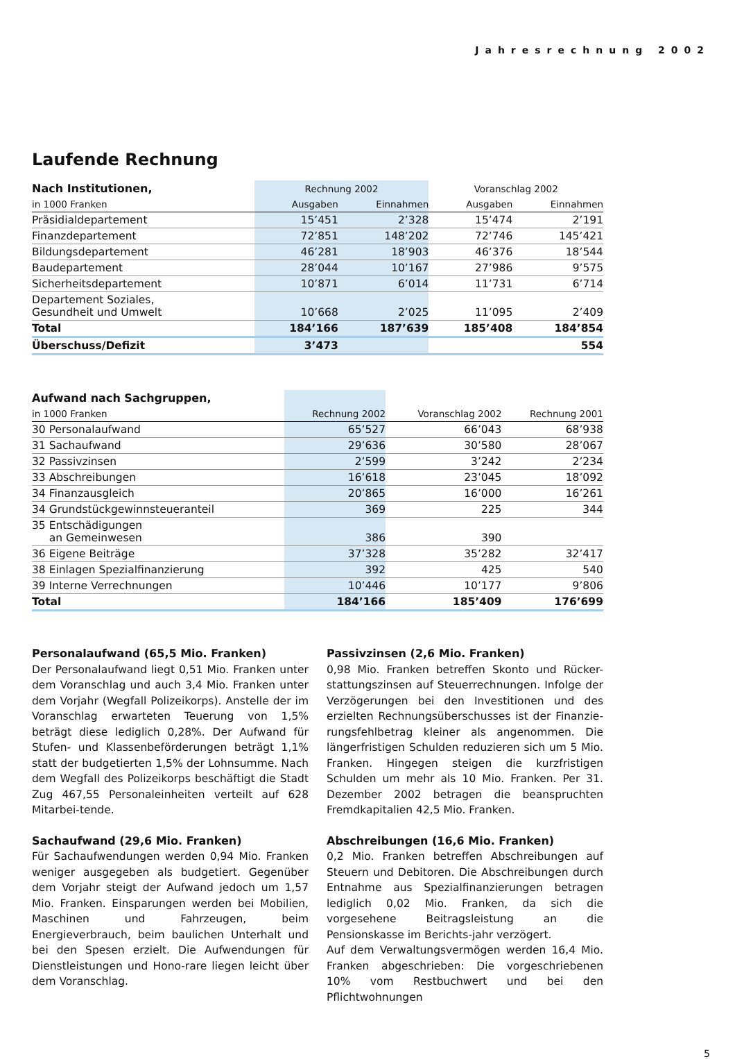Jahresrechnung 2002
Laufende Rechnung
| Nach Institutionen, | Rechnung 2002 | | Voranschlag 2002 | |
| --- | --- | --- | --- | --- |
| in 1000 Franken | Ausgaben | Einnahmen | Ausgaben | Einnahmen |
| Präsidialdepartement | 15’451 | 2’328 | 15’474 | 2’191 |
| Finanzdepartement | 72’851 | 148’202 | 72’746 | 145’421 |
| Bildungsdepartement | 46’281 | 18’903 | 46’376 | 18’544 |
| Baudepartement | 28’044 | 10’167 | 27’986 | 9’575 |
| Sicherheitsdepartement | 10’871 | 6’014 | 11’731 | 6’714 |
| Departement Soziales, Gesundheit und Umwelt | 10’668 | 2’025 | 11’095 | 2’409 |
| Total | 184’166 | 187’639 | 185’408 | 184’854 |
| Überschuss/Defizit | 3’473 | | | 554 |
| Aufwand nach Sachgruppen, | | | | |
| --- | --- | --- | --- | --- |
| in 1000 Franken | Rechnung 2002 | Voranschlag 2002 | Rechnung 2001 | |
| 30 Personalaufwand | 65’527 | 66’043 | 68’938 | |
| 31 Sachaufwand | 29’636 | 30’580 | 28’067 | |
| 32 Passivzinsen | 2’599 | 3’242 | 2’234 | |
| 33 Abschreibungen | 16’618 | 23’045 | 18’092 | |
| 34 Finanzausgleich | 20’865 | 16’000 | 16’261 | |
| 34 Grundstückgewinnsteueranteil | 369 | 225 | 344 | |
| 35 Entschädigungen an Gemeinwesen | 386 | 390 | | |
| 36 Eigene Beiträge | 37’328 | 35’282 | 32’417 | |
| 38 Einlagen Spezialfinanzierung | 392 | 425 | 540 | |
| 39 Interne Verrechnungen | 10’446 | 10’177 | 9’806 | |
| Total | 184’166 | 185’409 | 176’699 | |
Personalaufwand (65,5 Mio. Franken)
Der Personalaufwand liegt 0,51 Mio. Franken unter dem Voranschlag und auch 3,4 Mio. Franken unter dem Vorjahr (Wegfall Polizeikorps). Anstelle der im Voranschlag erwarteten Teuerung von 1,5% beträgt diese lediglich 0,28%. Der Aufwand für Stufen- und Klassenbeförderungen beträgt 1,1% statt der budgetierten 1,5% der Lohnsumme. Nach dem Wegfall des Polizeikorps beschäftigt die Stadt Zug 467,55 Personaleinheiten verteilt auf 628 Mitarbei-tende.
Sachaufwand (29,6 Mio. Franken)
Für Sachaufwendungen werden 0,94 Mio. Franken weniger ausgegeben als budgetiert. Gegenüber dem Vorjahr steigt der Aufwand jedoch um 1,57 Mio. Franken. Einsparungen werden bei Mobilien, Maschinen und Fahrzeugen, beim Energieverbrauch, beim baulichen Unterhalt und bei den Spesen erzielt. Die Aufwendungen für Dienstleistungen und Hono-rare liegen leicht über dem Voranschlag.
Passivzinsen (2,6 Mio. Franken)
0,98 Mio. Franken betreffen Skonto und Rücker-stattungszinsen auf Steuerrechnungen. Infolge der Verzögerungen bei den Investitionen und des erzielten Rechnungsüberschusses ist der Finanzie-rungsfehlbetrag kleiner als angenommen. Die längerfristigen Schulden reduzieren sich um 5 Mio. Franken. Hingegen steigen die kurzfristigen Schulden um mehr als 10 Mio. Franken. Per 31. Dezember 2002 betragen die beanspruchten Fremdkapitalien 42,5 Mio. Franken.
Abschreibungen (16,6 Mio. Franken)
0,2 Mio. Franken betreffen Abschreibungen auf Steuern und Debitoren. Die Abschreibungen durch Entnahme aus Spezialfinanzierungen betragen lediglich 0,02 Mio. Franken, da sich die vorgesehene Beitragsleistung an die Pensionskasse im Berichts-jahr verzögert.
Auf dem Verwaltungsvermögen werden 16,4 Mio. Franken abgeschrieben: Die vorgeschriebenen 10% vom Restbuchwert und bei den Pflichtwohnungen
5